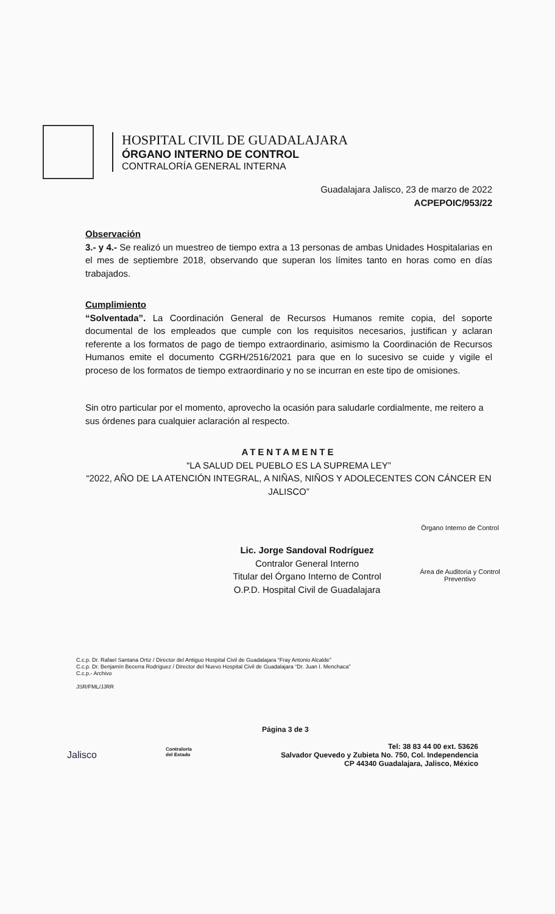HOSPITAL CIVIL DE GUADALAJARA
ÓRGANO INTERNO DE CONTROL
CONTRALORÍA GENERAL INTERNA
Guadalajara Jalisco, 23 de marzo de 2022
ACPEPOIC/953/22
Observación
3.- y 4.- Se realizó un muestreo de tiempo extra a 13 personas de ambas Unidades Hospitalarias en el mes de septiembre 2018, observando que superan los límites tanto en horas como en días trabajados.
Cumplimiento
“Solventada”. La Coordinación General de Recursos Humanos remite copia, del soporte documental de los empleados que cumple con los requisitos necesarios, justifican y aclaran referente a los formatos de pago de tiempo extraordinario, asimismo la Coordinación de Recursos Humanos emite el documento CGRH/2516/2021 para que en lo sucesivo se cuide y vigile el proceso de los formatos de tiempo extraordinario y no se incurran en este tipo de omisiones.
Sin otro particular por el momento, aprovecho la ocasión para saludarle cordialmente, me reitero a sus órdenes para cualquier aclaración al respecto.
ATENTAMENTE
“LA SALUD DEL PUEBLO ES LA SUPREMA LEY”
“2022, AÑO DE LA ATENCIÓN INTEGRAL, A NIÑAS, NIÑOS Y ADOLECENTES CON CÁNCER EN JALISCO”
Lic. Jorge Sandoval Rodríguez
Contralor General Interno
Titular del Órgano Interno de Control
O.P.D. Hospital Civil de Guadalajara
C.c.p. Dr. Rafael Santana Ortiz / Director del Antiguo Hospital Civil de Guadalajara “Fray Antonio Alcalde”
C.c.p. Dr. Benjamín Becerra Rodríguez / Director del Nuevo Hospital Civil de Guadalajara “Dr. Juan I. Menchaca”
C.c.p.- Archivo
JSR/FML/JJRR
Órgano Interno de Control
Área de Auditoria y Control Preventivo
Página 3 de 3
Tel: 38 83 44 00 ext. 53626
Salvador Quevedo y Zubieta No. 750, Col. Independencia
CP 44340 Guadalajara, Jalisco, México
Jalisco
Contraloría
del Estado